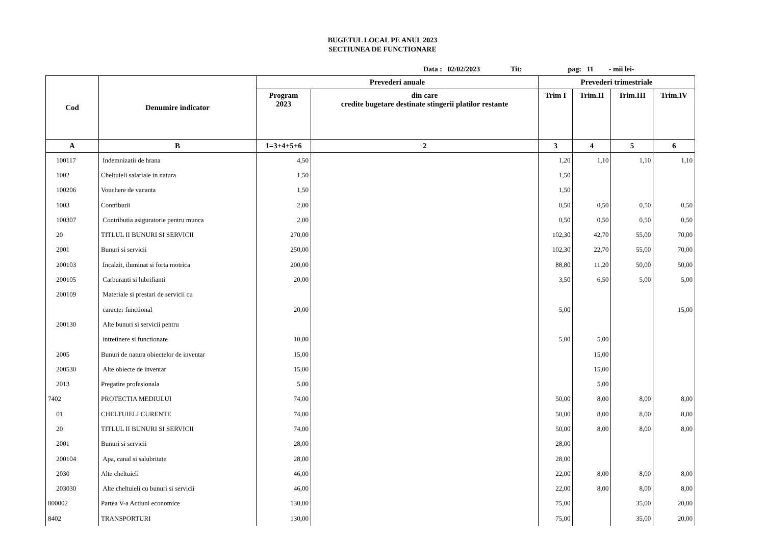BUGETUL LOCAL PE ANUL 2023
SECTIUNEA DE FUNCTIONARE
Data : 02/02/2023 Tit: pag: 11 - mii lei-
| Cod | Denumire indicator | Prevederi anuale | | Prevederi trimestriale | | | |
| --- | --- | --- | --- | --- | --- | --- | --- |
| | | Program 2023 | din care credite bugetare destinate stingerii platilor restante | Trim I | Trim.II | Trim.III | Trim.IV |
| A | B | 1=3+4+5+6 | 2 | 3 | 4 | 5 | 6 |
| 100117 | Indemnizatii de hrana | 4,50 | | 1,20 | 1,10 | 1,10 | 1,10 |
| 1002 | Cheltuieli salariale in natura | 1,50 | | 1,50 | | | |
| 100206 | Vouchere de vacanta | 1,50 | | 1,50 | | | |
| 1003 | Contributii | 2,00 | | 0,50 | 0,50 | 0,50 | 0,50 |
| 100307 | Contributia asiguratorie pentru munca | 2,00 | | 0,50 | 0,50 | 0,50 | 0,50 |
| 20 | TITLUL II BUNURI SI SERVICII | 270,00 | | 102,30 | 42,70 | 55,00 | 70,00 |
| 2001 | Bunuri si servicii | 250,00 | | 102,30 | 22,70 | 55,00 | 70,00 |
| 200103 | Incalzit, iluminat si forta motrica | 200,00 | | 88,80 | 11,20 | 50,00 | 50,00 |
| 200105 | Carburanti si lubrifianti | 20,00 | | 3,50 | 6,50 | 5,00 | 5,00 |
| 200109 | Materiale si prestari de servicii cu | | | | | | |
| | caracter functional | 20,00 | | 5,00 | | | 15,00 |
| 200130 | Alte bunuri si servicii pentru | | | | | | |
| | intretinere si functionare | 10,00 | | 5,00 | 5,00 | | |
| 2005 | Bunuri de natura obiectelor de inventar | 15,00 | | | 15,00 | | |
| 200530 | Alte obiecte de inventar | 15,00 | | | 15,00 | | |
| 2013 | Pregatire profesionala | 5,00 | | | 5,00 | | |
| 7402 | PROTECTIA MEDIULUI | 74,00 | | 50,00 | 8,00 | 8,00 | 8,00 |
| 01 | CHELTUIELI CURENTE | 74,00 | | 50,00 | 8,00 | 8,00 | 8,00 |
| 20 | TITLUL II BUNURI SI SERVICII | 74,00 | | 50,00 | 8,00 | 8,00 | 8,00 |
| 2001 | Bunuri si servicii | 28,00 | | 28,00 | | | |
| 200104 | Apa, canal si salubritate | 28,00 | | 28,00 | | | |
| 2030 | Alte cheltuieli | 46,00 | | 22,00 | 8,00 | 8,00 | 8,00 |
| 203030 | Alte cheltuieli cu bunuri si servicii | 46,00 | | 22,00 | 8,00 | 8,00 | 8,00 |
| 800002 | Partea V-a Actiuni economice | 130,00 | | 75,00 | | 35,00 | 20,00 |
| 8402 | TRANSPORTURI | 130,00 | | 75,00 | | 35,00 | 20,00 |